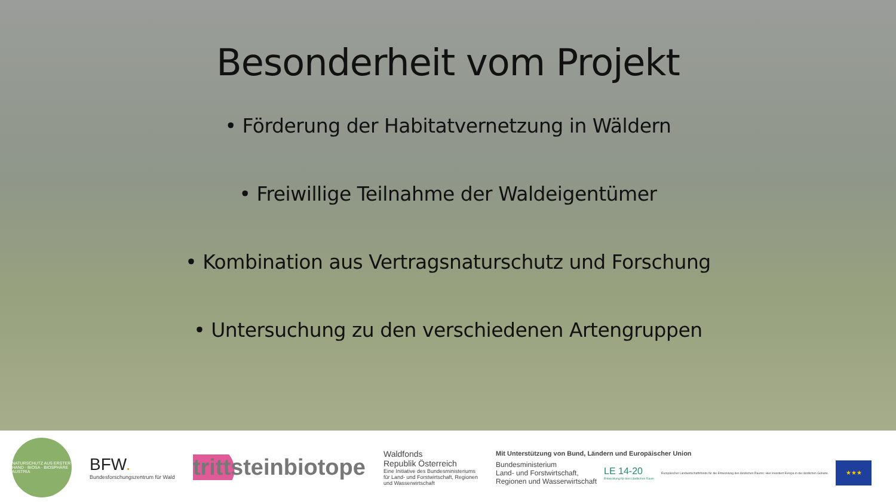Besonderheit vom Projekt
• Förderung der Habitatvernetzung in Wäldern
• Freiwillige Teilnahme der Waldeigentümer
• Kombination aus Vertragsnaturschutz und Forschung
• Untersuchung zu den verschiedenen Artengruppen
NATURSCHUTZ AUS ERSTER HAND · BIOSA · BIOSPHÄRE AUSTRIA
BFW.
Bundesforschungszentrum für Wald
trittsteinbiotope
Waldfonds
Republik Österreich
Eine Initiative des Bundesministeriums
für Land- und Forstwirtschaft, Regionen
und Wasserwirtschaft
Mit Unterstützung von Bund, Ländern und Europäischer Union
Bundesministerium
Land- und Forstwirtschaft,
Regionen und Wasserwirtschaft
LE 14-20
Entwicklung für den Ländlichen Raum
Europäischer Landwirtschaftsfonds für die Entwicklung des ländlichen Raums: Hier investiert Europa in die ländlichen Gebiete.
★★★